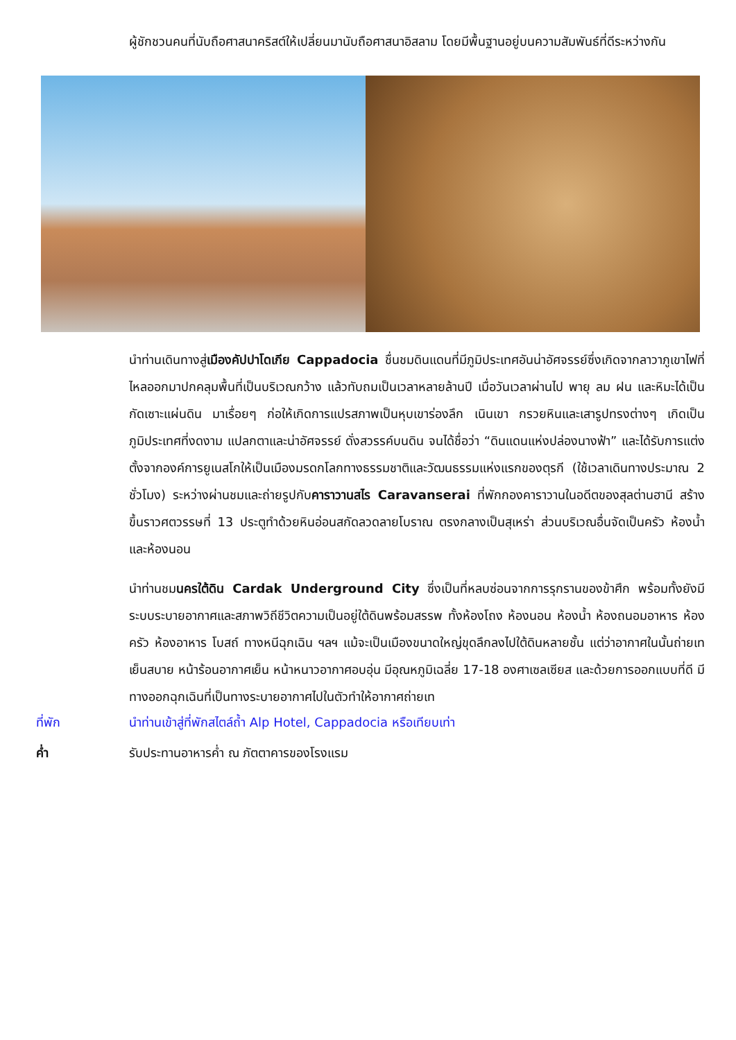ผู้ชักชวนคนที่นับถือศาสนาคริสต์ให้เปลี่ยนมานับถือศาสนาอิสลาม โดยมีพื้นฐานอยู่บนความสัมพันธ์ที่ดีระหว่างกัน
นำท่านเดินทางสู่เมืองคัปปาโดเกีย Cappadocia ชื่นชมดินแดนที่มีภูมิประเทศอันน่าอัศจรรย์ซึ่งเกิดจากลาวาภูเขาไฟที่ไหลออกมาปกคลุมพื้นที่เป็นบริเวณกว้าง แล้วทับถมเป็นเวลาหลายล้านปี เมื่อวันเวลาผ่านไป พายุ ลม ฝน และหิมะได้เป็นกัดเซาะแผ่นดิน มาเรื่อยๆ ก่อให้เกิดการแปรสภาพเป็นหุบเขาร่องลึก เนินเขา กรวยหินและเสารูปทรงต่างๆ เกิดเป็นภูมิประเทศที่งดงาม แปลกตาและน่าอัศจรรย์ ดั่งสวรรค์บนดิน จนได้ชื่อว่า “ดินแดนแห่งปล่องนางฟ้า” และได้รับการแต่งตั้งจากองค์การยูเนสโกให้เป็นเมืองมรดกโลกทางธรรมชาติและวัฒนธรรมแห่งแรกของตุรกี (ใช้เวลาเดินทางประมาณ 2 ชั่วโมง) ระหว่างผ่านชมและถ่ายรูปกับคาราวานสไร Caravanserai ที่พักกองคาราวานในอดีตของสุลต่านฮานี สร้างขึ้นราวศตวรรษที่ 13 ประตูทำด้วยหินอ่อนสกัดลวดลายโบราณ ตรงกลางเป็นสุเหร่า ส่วนบริเวณอื่นจัดเป็นครัว ห้องน้ำ และห้องนอน
นำท่านชมนครใต้ดิน Cardak Underground City ซึ่งเป็นที่หลบซ่อนจากการรุกรานของข้าศึก พร้อมทั้งยังมีระบบระบายอากาศและสภาพวิถีชีวิตความเป็นอยู่ใต้ดินพร้อมสรรพ ทั้งห้องโถง ห้องนอน ห้องน้ำ ห้องถนอมอาหาร ห้องครัว ห้องอาหาร โบสถ์ ทางหนีฉุกเฉิน ฯลฯ แม้จะเป็นเมืองขนาดใหญ่ขุดลึกลงไปใต้ดินหลายชั้น แต่ว่าอากาศในนั้นถ่ายเทเย็นสบาย หน้าร้อนอากาศเย็น หน้าหนาวอากาศอบอุ่น มีอุณหภูมิเฉลี่ย 17-18 องศาเซลเซียส และด้วยการออกแบบที่ดี มีทางออกฉุกเฉินที่เป็นทางระบายอากาศไปในตัวทำให้อากาศถ่ายเท
ที่พัก นำท่านเข้าสู่ที่พักสไตล์ถ้ำ Alp Hotel, Cappadocia หรือเทียบเท่า
ค่ำ รับประทานอาหารค่ำ ณ ภัตตาคารของโรงแรม